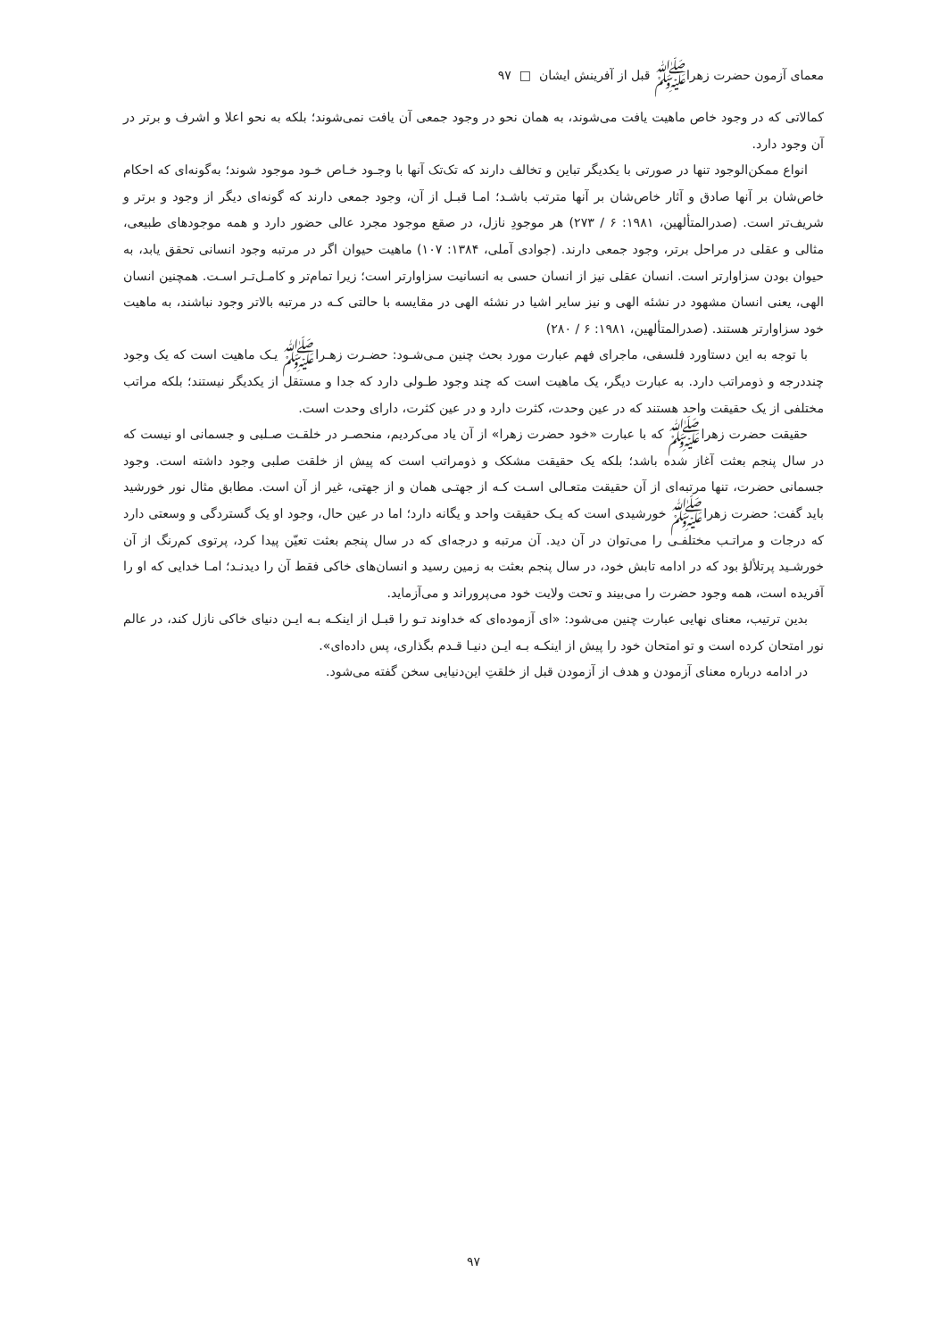معمای آزمون حضرت زهراﷺ قبل از آفرینش ایشان □ ۹۷
کمالاتی که در وجود خاص ماهیت یافت می‌شوند، به همان نحو در وجود جمعی آن یافت نمی‌شوند؛ بلکه به نحو اعلا و اشرف و برتر در آن وجود دارد.
انواع ممکن‌الوجود تنها در صورتی با یکدیگر تباین و تخالف دارند که تک‌تک آنها با وجـود خـاص خـود موجود شوند؛ به‌گونه‌ای که احکام خاص‌شان بر آنها صادق و آثار خاص‌شان بر آنها مترتب باشـد؛ امـا قبـل از آن، وجود جمعی دارند که گونه‌ای دیگر از وجود و برتر و شریف‌تر است. (صدرالمتألهین، ۱۹۸۱: ۶ / ۲۷۳) هر موجودِ نازل، در صقع موجود مجرد عالی حضور دارد و همه موجودهای طبیعی، مثالی و عقلی در مراحل برتر، وجود جمعی دارند. (جوادی آملی، ۱۳۸۴: ۱۰۷) ماهیت حیوان اگر در مرتبه وجود انسانی تحقق یابد، به حیوان بودن سزاوارتر است. انسان عقلی نیز از انسان حسی به انسانیت سزاوارتر است؛ زیرا تمام‌تر و کامـل‌تـر اسـت. همچنین انسان الهی، یعنی انسان مشهود در نشئه الهی و نیز سایر اشیا در نشئه الهی در مقایسه با حالتی کـه در مرتبه بالاتر وجود نباشند، به ماهیت خود سزاوارتر هستند. (صدرالمتألهین، ۱۹۸۱: ۶ / ۲۸۰)
با توجه به این دستاورد فلسفی، ماجرای فهم عبارت مورد بحث چنین مـی‌شـود: حضـرت زهـراﷺ یـک ماهیت است که یک وجود چنددرجه و ذومراتب دارد. به عبارت دیگر، یک ماهیت است که چند وجود طـولی دارد که جدا و مستقل از یکدیگر نیستند؛ بلکه مراتب مختلفی از یک حقیقت واحد هستند که در عین وحدت، کثرت دارد و در عین کثرت، دارای وحدت است.
حقیقت حضرت زهراﷺ که با عبارت «خود حضرت زهرا» از آن یاد می‌کردیم، منحصـر در خلقـت صـلبی و جسمانی او نیست که در سال پنجم بعثت آغاز شده باشد؛ بلکه یک حقیقت مشکک و ذومراتب است که پیش از خلقت صلبی وجود داشته است. وجود جسمانی حضرت، تنها مرتبه‌ای از آن حقیقت متعـالی اسـت کـه از جهتـی همان و از جهتی، غیر از آن است. مطابق مثال نور خورشید باید گفت: حضرت زهراﷺ خورشیدی است که یـک حقیقت واحد و یگانه دارد؛ اما در عین حال، وجود او یک گستردگی و وسعتی دارد که درجات و مراتـب مختلفـی را می‌توان در آن دید. آن مرتبه و درجه‌ای که در سال پنجم بعثت تعیّن پیدا کرد، پرتوی کم‌رنگ از آن خورشـید پرتلألؤ بود که در ادامه تابش خود، در سال پنجم بعثت به زمین رسید و انسان‌های خاکی فقط آن را دیدنـد؛ امـا خدایی که او را آفریده است، همه وجود حضرت را می‌بیند و تحت ولایت خود می‌پروراند و می‌آزماید.
بدین ترتیب، معنای نهایی عبارت چنین می‌شود: «ای آزموده‌ای که خداوند تـو را قبـل از اینکـه بـه ایـن دنیای خاکی نازل کند، در عالم نور امتحان کرده است و تو امتحان خود را پیش از اینکـه بـه ایـن دنیـا قـدم بگذاری، پس داده‌ای».
در ادامه درباره معنای آزمودن و هدف از آزمودن قبل از خلقتِ این‌دنیایی سخن گفته می‌شود.
۹۷